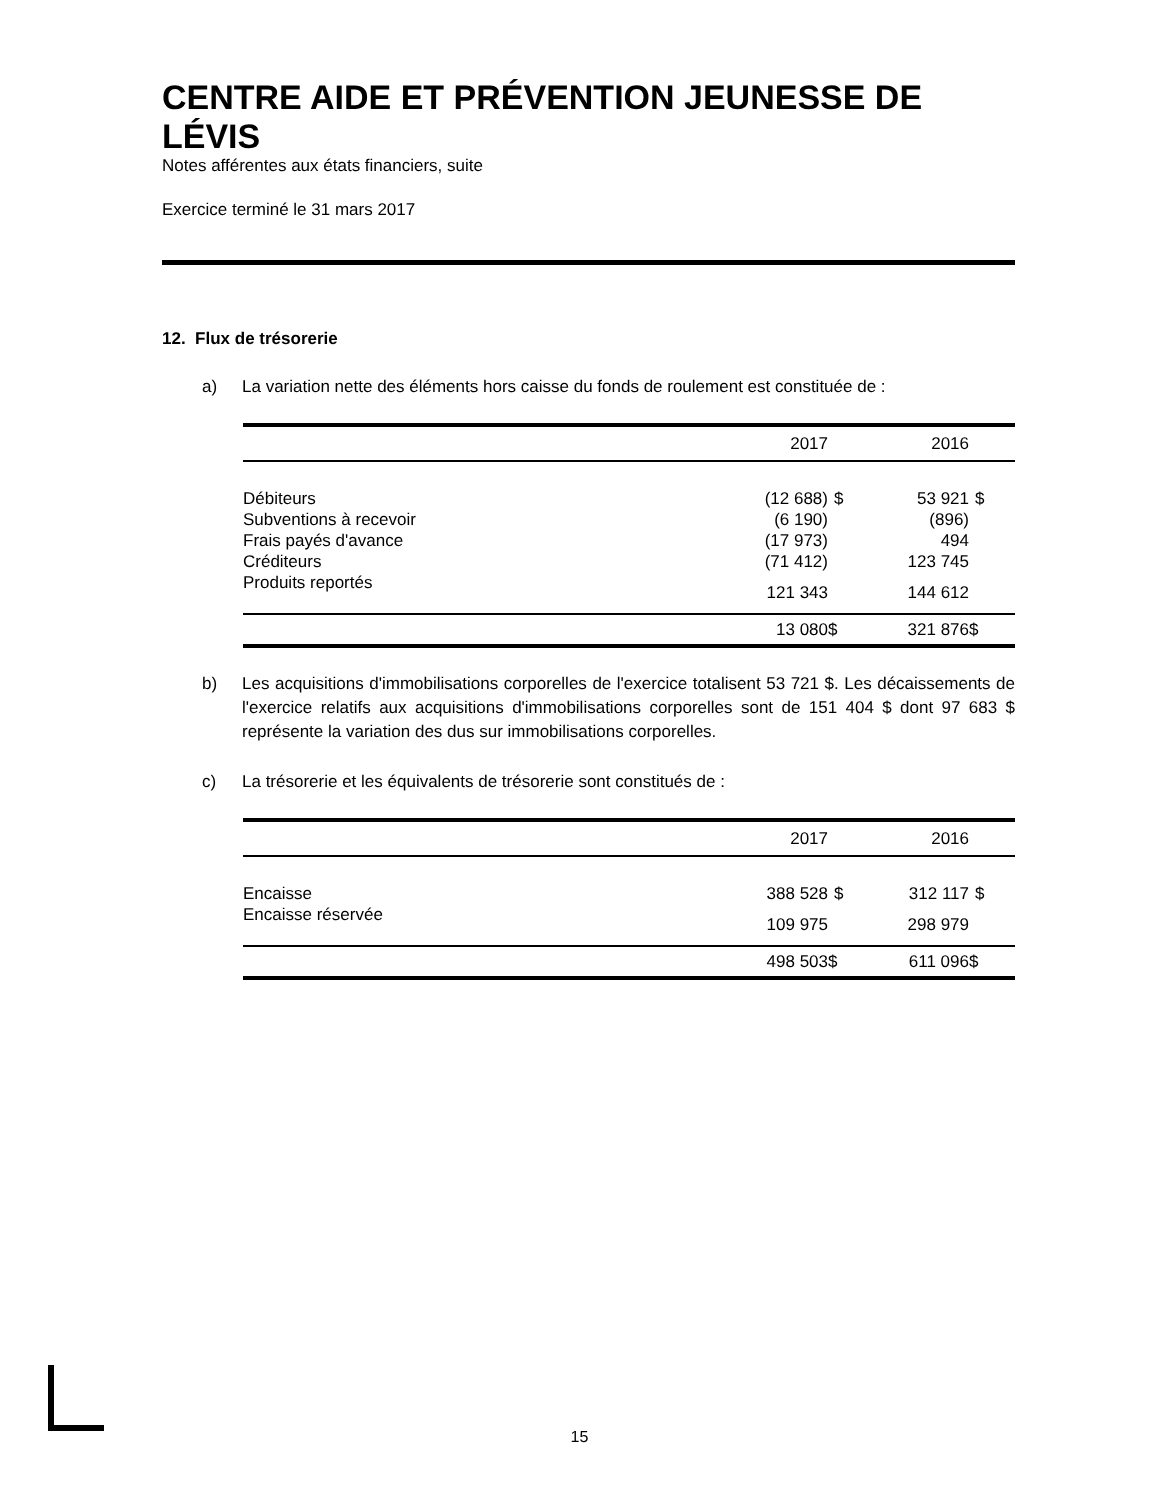CENTRE AIDE ET PRÉVENTION JEUNESSE DE LÉVIS
Notes afférentes aux états financiers, suite
Exercice terminé le 31 mars 2017
12. Flux de trésorerie
a) La variation nette des éléments hors caisse du fonds de roulement est constituée de :
| | 2017 | | 2016 | |
| --- | --- | --- | --- | --- |
| Débiteurs | (12 688) | $ | 53 921 | $ |
| Subventions à recevoir | (6 190) | | (896) | |
| Frais payés d'avance | (17 973) | | 494 | |
| Créditeurs | (71 412) | | 123 745 | |
| Produits reportés | 121 343 | | 144 612 | |
| | 13 080 | $ | 321 876 | $ |
b) Les acquisitions d'immobilisations corporelles de l'exercice totalisent 53 721 $. Les décaissements de l'exercice relatifs aux acquisitions d'immobilisations corporelles sont de 151 404 $ dont 97 683 $ représente la variation des dus sur immobilisations corporelles.
c) La trésorerie et les équivalents de trésorerie sont constitués de :
| | 2017 | | 2016 | |
| --- | --- | --- | --- | --- |
| Encaisse | 388 528 | $ | 312 117 | $ |
| Encaisse réservée | 109 975 | | 298 979 | |
| | 498 503 | $ | 611 096 | $ |
15